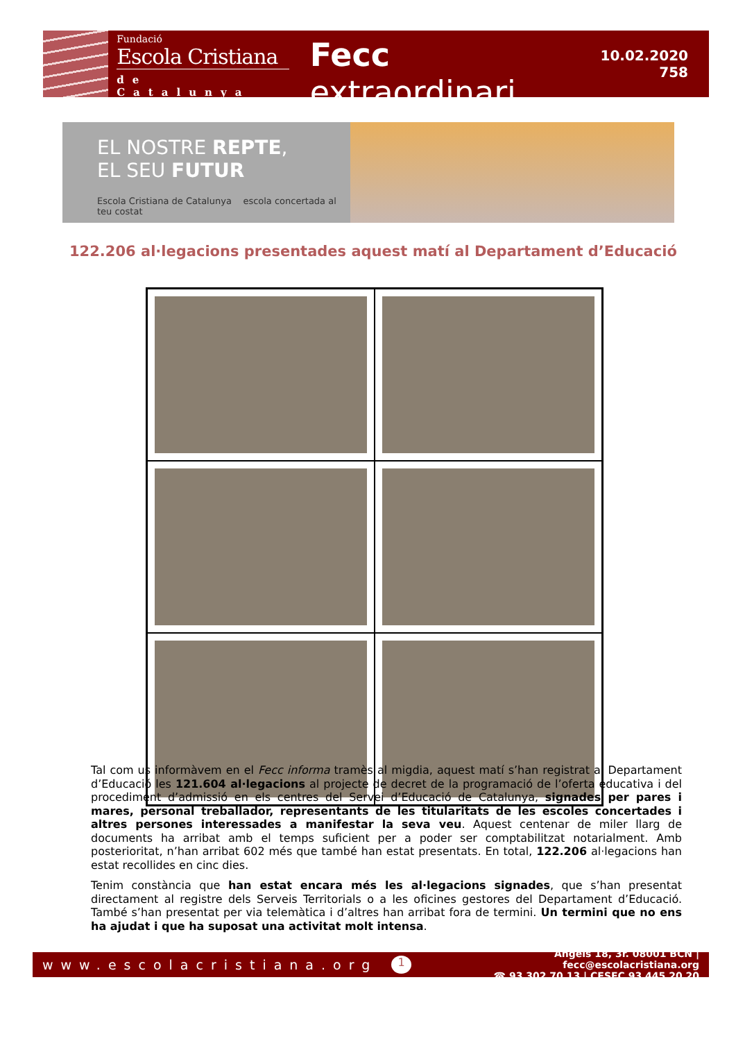Fundació
Escola Cristiana
de Catalunya
Fecc extraordinari
10.02.2020
758
EL NOSTRE REPTE,
EL SEU FUTUR
Escola Cristiana de Catalunya escola concertada al teu costat
122.206 al·legacions presentades aquest matí al Departament d’Educació
Tal com us informàvem en el Fecc informa tramès al migdia, aquest matí s’han registrat al Departament d’Educació les 121.604 al·legacions al projecte de decret de la programació de l’oferta educativa i del procediment d’admissió en els centres del Servei d’Educació de Catalunya, signades per pares i mares, personal treballador, representants de les titularitats de les escoles concertades i altres persones interessades a manifestar la seva veu. Aquest centenar de miler llarg de documents ha arribat amb el temps suficient per a poder ser comptabilitzat notarialment. Amb posterioritat, n’han arribat 602 més que també han estat presentats. En total, 122.206 al·legacions han estat recollides en cinc dies.
Tenim constància que han estat encara més les al·legacions signades, que s’han presentat directament al registre dels Serveis Territorials o a les oficines gestores del Departament d’Educació. També s’han presentat per via telemàtica i d’altres han arribat fora de termini. Un termini que no ens ha ajudat i que ha suposat una activitat molt intensa.
www.escolacristiana.org
1
Àngels 18, 3r. 08001 BCN | fecc@escolacristiana.org
☎ 93 302 70 13 | CESEC 93 445 20 20